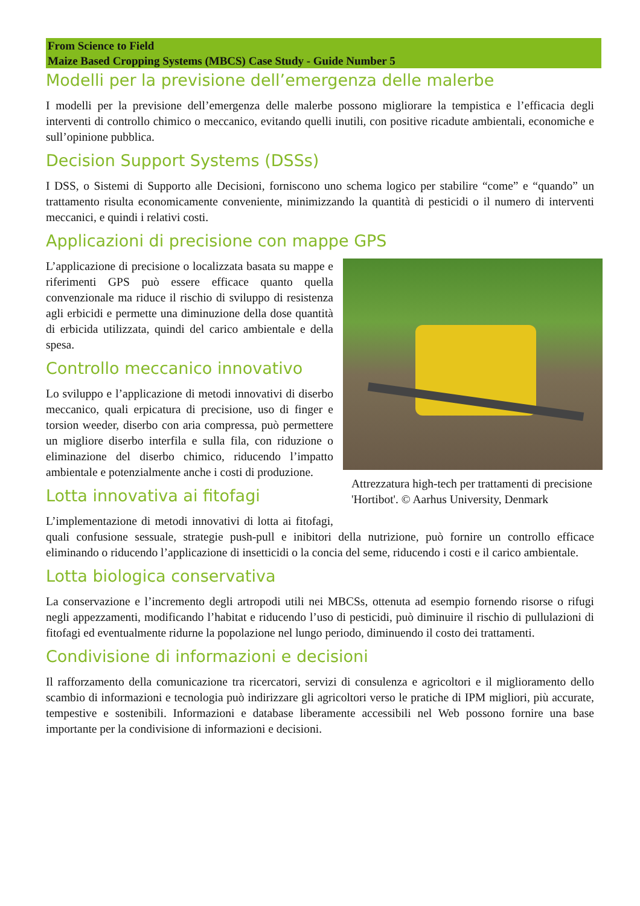From Science to Field
Maize Based Cropping Systems (MBCS) Case Study - Guide Number 5
Modelli per la previsione dell’emergenza delle malerbe
I modelli per la previsione dell’emergenza delle malerbe possono migliorare la tempistica e l’efficacia degli interventi di controllo chimico o meccanico, evitando quelli inutili, con positive ricadute ambientali, economiche e sull’opinione pubblica.
Decision Support Systems (DSSs)
I DSS, o Sistemi di Supporto alle Decisioni, forniscono uno schema logico per stabilire “come” e “quando” un trattamento risulta economicamente conveniente, minimizzando la quantità di pesticidi o il numero di interventi meccanici, e quindi i relativi costi.
Applicazioni di precisione con mappe GPS
Attrezzatura high-tech per trattamenti di precisione 'Hortibot'. © Aarhus University, Denmark
L’applicazione di precisione o localizzata basata su mappe e riferimenti GPS può essere efficace quanto quella convenzionale ma riduce il rischio di sviluppo di resistenza agli erbicidi e permette una diminuzione della dose quantità di erbicida utilizzata, quindi del carico ambientale e della spesa.
Controllo meccanico innovativo
Lo sviluppo e l’applicazione di metodi innovativi di diserbo meccanico, quali erpicatura di precisione, uso di finger e torsion weeder, diserbo con aria compressa, può permettere un migliore diserbo interfila e sulla fila, con riduzione o eliminazione del diserbo chimico, riducendo l’impatto ambientale e potenzialmente anche i costi di produzione.
Lotta innovativa ai fitofagi
L’implementazione di metodi innovativi di lotta ai fitofagi, quali confusione sessuale, strategie push-pull e inibitori della nutrizione, può fornire un controllo efficace eliminando o riducendo l’applicazione di insetticidi o la concia del seme, riducendo i costi e il carico ambientale.
Lotta biologica conservativa
La conservazione e l’incremento degli artropodi utili nei MBCSs, ottenuta ad esempio fornendo risorse o rifugi negli appezzamenti, modificando l’habitat e riducendo l’uso di pesticidi, può diminuire il rischio di pullulazioni di fitofagi ed eventualmente ridurne la popolazione nel lungo periodo, diminuendo il costo dei trattamenti.
Condivisione di informazioni e decisioni
Il rafforzamento della comunicazione tra ricercatori, servizi di consulenza e agricoltori e il miglioramento dello scambio di informazioni e tecnologia può indirizzare gli agricoltori verso le pratiche di IPM migliori, più accurate, tempestive e sostenibili. Informazioni e database liberamente accessibili nel Web possono fornire una base importante per la condivisione di informazioni e decisioni.